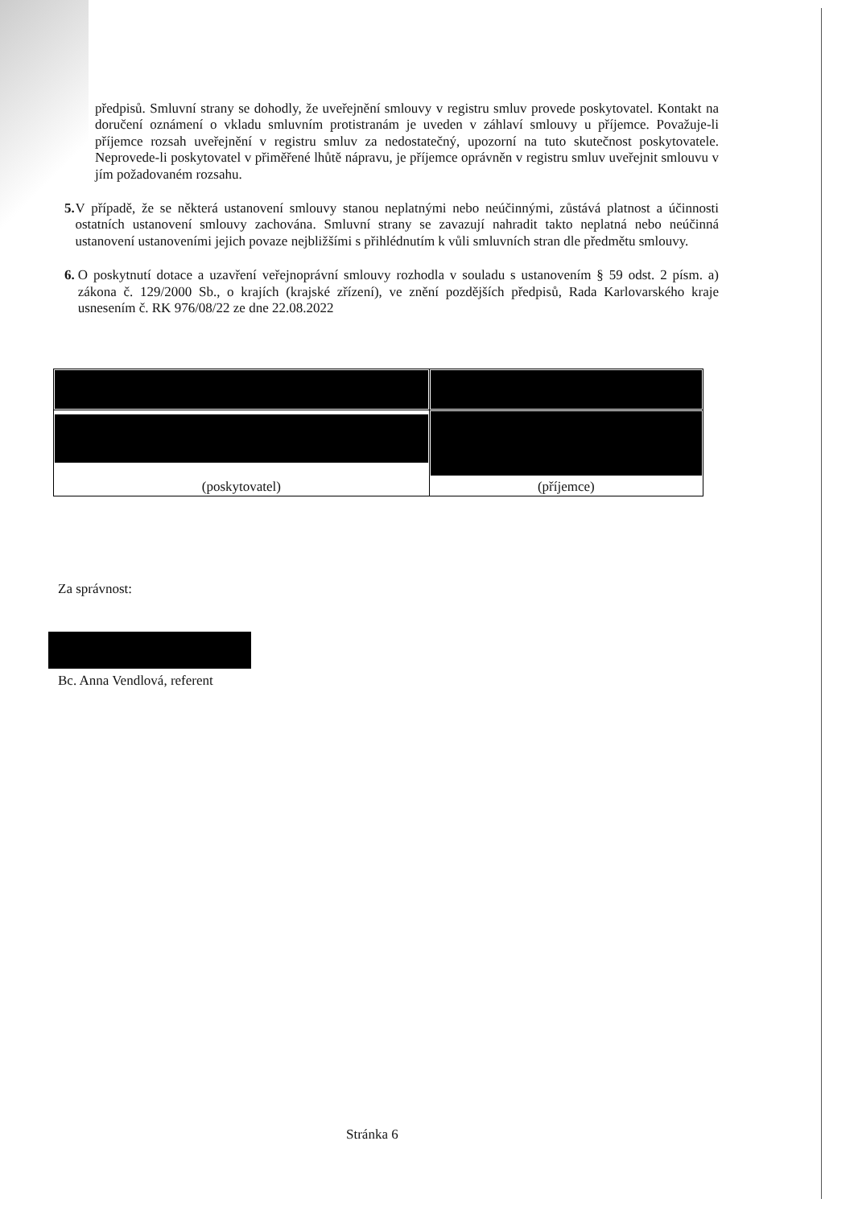předpisů. Smluvní strany se dohodly, že uveřejnění smlouvy v registru smluv provede poskytovatel. Kontakt na doručení oznámení o vkladu smluvním protistranám je uveden v záhlaví smlouvy u příjemce. Považuje-li příjemce rozsah uveřejnění v registru smluv za nedostatečný, upozorní na tuto skutečnost poskytovatele. Neprovede-li poskytovatel v přiměřené lhůtě nápravu, je příjemce oprávněn v registru smluv uveřejnit smlouvu v jím požadovaném rozsahu.
5. V případě, že se některá ustanovení smlouvy stanou neplatnými nebo neúčinnými, zůstává platnost a účinnosti ostatních ustanovení smlouvy zachována. Smluvní strany se zavazují nahradit takto neplatná nebo neúčinná ustanovení ustanoveními jejich povaze nejbližšími s přihlédnutím k vůli smluvních stran dle předmětu smlouvy.
6. O poskytnutí dotace a uzavření veřejnoprávní smlouvy rozhodla v souladu s ustanovením § 59 odst. 2 písm. a) zákona č. 129/2000 Sb., o krajích (krajské zřízení), ve znění pozdějších předpisů, Rada Karlovarského kraje usnesením č. RK 976/08/22 ze dne 22.08.2022
| (poskytovatel) | (příjemce) |
Za správnost:
Bc. Anna Vendlová, referent
Stránka 6